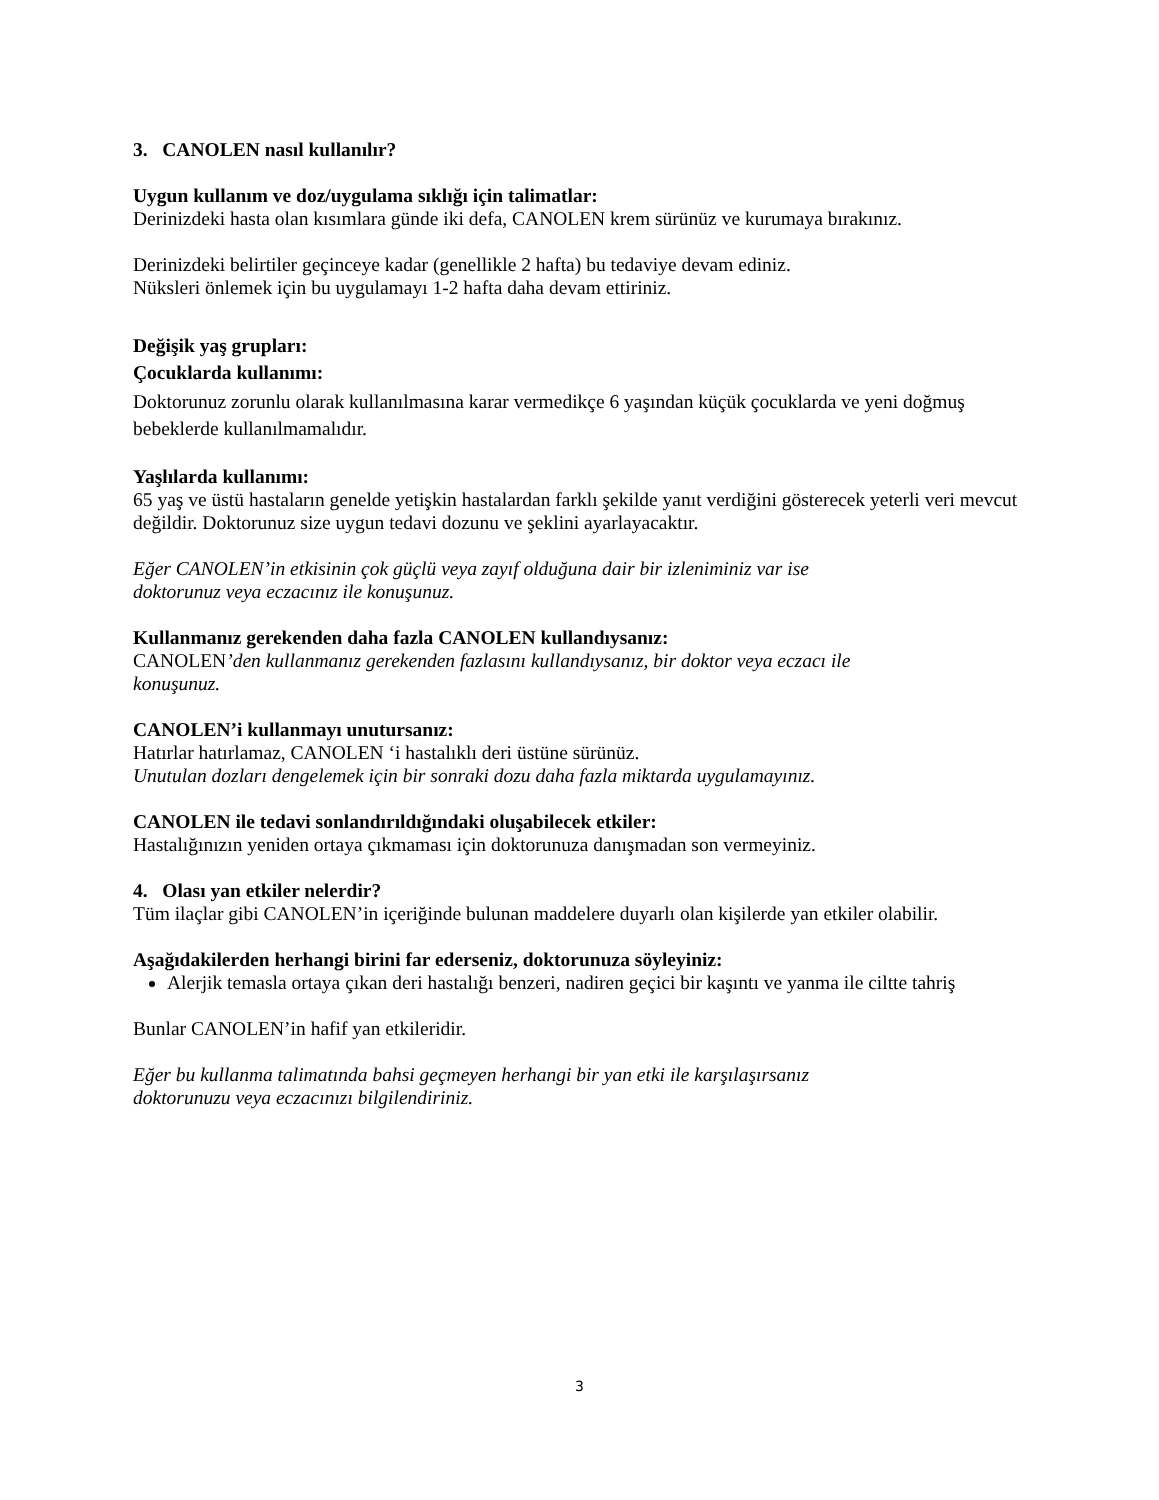3. CANOLEN nasıl kullanılır?
Uygun kullanım ve doz/uygulama sıklığı için talimatlar:
Derinizdeki hasta olan kısımlara günde iki defa, CANOLEN krem sürünüz ve kurumaya bırakınız.
Derinizdeki belirtiler geçinceye kadar (genellikle 2 hafta) bu tedaviye devam ediniz.
Nüksleri önlemek için bu uygulamayı 1-2 hafta daha devam ettiriniz.
Değişik yaş grupları:
Çocuklarda kullanımı:
Doktorunuz zorunlu olarak kullanılmasına karar vermedikçe 6 yaşından küçük çocuklarda ve yeni doğmuş bebeklerde kullanılmamalıdır.
Yaşlılarda kullanımı:
65 yaş ve üstü hastaların genelde yetişkin hastalardan farklı şekilde yanıt verdiğini gösterecek yeterli veri mevcut değildir. Doktorunuz size uygun tedavi dozunu ve şeklini ayarlayacaktır.
Eğer CANOLEN’in etkisinin çok güçlü veya zayıf olduğuna dair bir izleniminiz var ise
doktorunuz veya eczacınız ile konuşunuz.
Kullanmanız gerekenden daha fazla CANOLEN kullandıysanız:
CANOLEN’den kullanmanız gerekenden fazlasını kullandıysanız, bir doktor veya eczacı ile
konuşunuz.
CANOLEN’i kullanmayı unutursanız:
Hatırlar hatırlamaz, CANOLEN ‘i hastalıklı deri üstüne sürünüz.
Unutulan dozları dengelemek için bir sonraki dozu daha fazla miktarda uygulamayınız.
CANOLEN ile tedavi sonlandırıldığındaki oluşabilecek etkiler:
Hastalığınızın yeniden ortaya çıkmaması için doktorunuza danışmadan son vermeyiniz.
4. Olası yan etkiler nelerdir?
Tüm ilaçlar gibi CANOLEN’in içeriğinde bulunan maddelere duyarlı olan kişilerde yan etkiler olabilir.
Aşağıdakilerden herhangi birini far ederseniz, doktorunuza söyleyiniz:
Alerjik temasla ortaya çıkan deri hastalığı benzeri, nadiren geçici bir kaşıntı ve yanma ile ciltte tahriş
Bunlar CANOLEN’in hafif yan etkileridir.
Eğer bu kullanma talimatında bahsi geçmeyen herhangi bir yan etki ile karşılaşırsanız
doktorunuzu veya eczacınızı bilgilendiriniz.
3